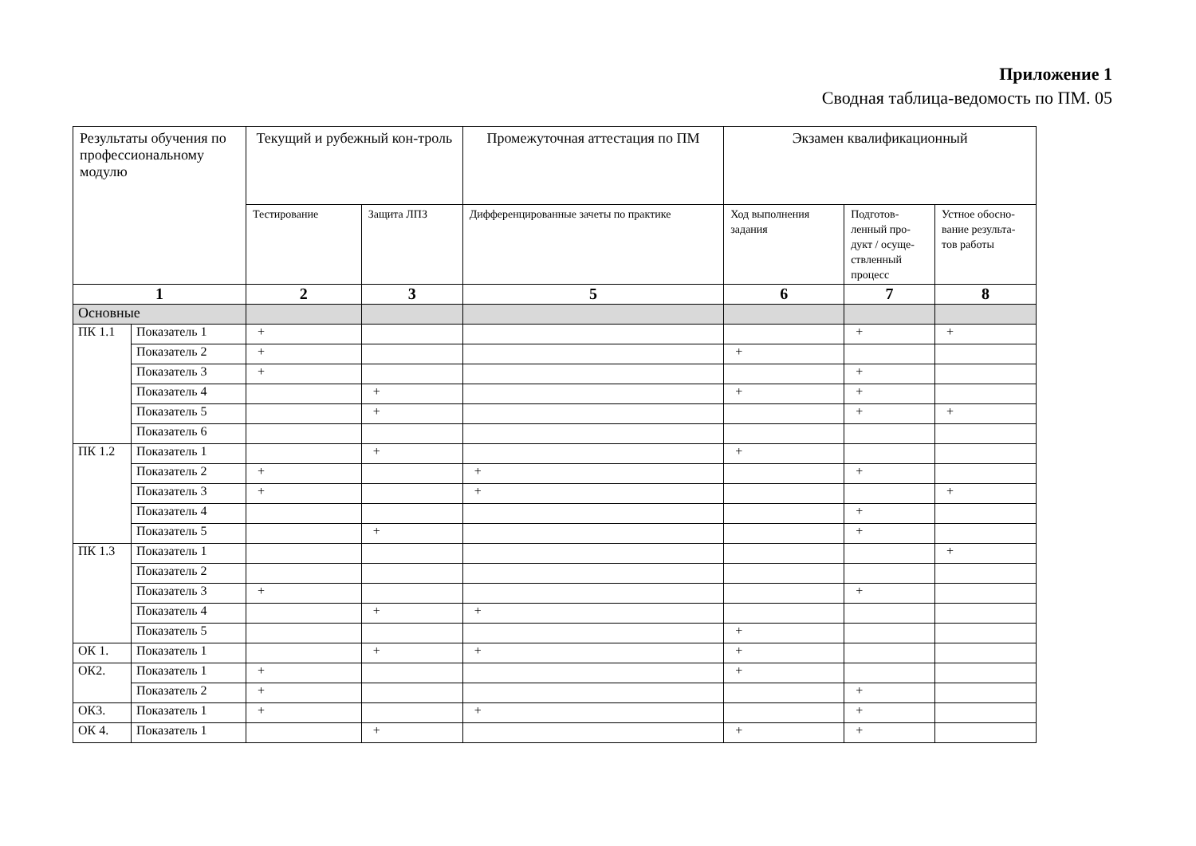Приложение 1
Сводная таблица-ведомость по ПМ. 05
| Результаты обучения по профессиональному модулю | | Текущий и рубежный кон-троль | | Промежуточная аттестация по ПМ | Экзамен квалификационный | | |
| --- | --- | --- | --- | --- | --- | --- | --- |
| | | Тестирование | Защита ЛПЗ | Дифференцированные зачеты по практике | Ход выполнения задания | Подготов-ленный про-дукт / осуще-ствленный процесс | Устное обосно-вание результа-тов работы |
| 1 | | 2 | 3 | 5 | 6 | 7 | 8 |
| Основные | | | | | | | |
| ПК 1.1 | Показатель 1 | + | | | | + | + |
| | Показатель 2 | + | | | + | | |
| | Показатель 3 | + | | | | + | |
| | Показатель 4 | | + | | + | + | |
| | Показатель 5 | | + | | | + | + |
| | Показатель 6 | | | | | | |
| ПК 1.2 | Показатель 1 | | + | | + | | |
| | Показатель 2 | + | | + | | + | |
| | Показатель 3 | + | | + | | | + |
| | Показатель 4 | | | | | + | |
| | Показатель 5 | | + | | | + | |
| ПК 1.3 | Показатель 1 | | | | | | + |
| | Показатель 2 | | | | | | |
| | Показатель 3 | + | | | | + | |
| | Показатель 4 | | + | + | | | |
| | Показатель 5 | | | | + | | |
| ОК 1. | Показатель 1 | | + | + | + | | |
| ОК2. | Показатель 1 | + | | | + | | |
| | Показатель 2 | + | | | | + | |
| ОК3. | Показатель 1 | + | | + | | + | |
| ОК 4. | Показатель 1 | | + | | + | + | |